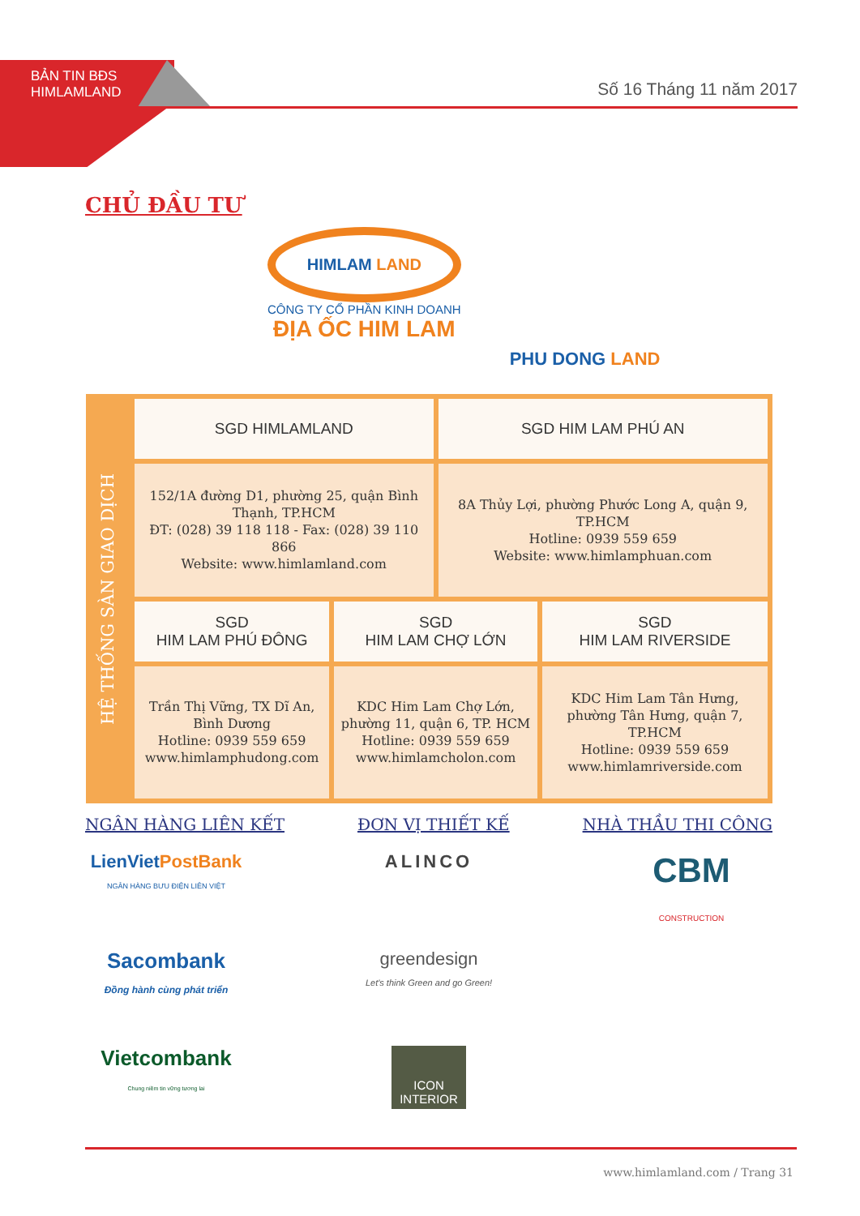BẢN TIN BĐS
HIMLAMLAND
Số 16 Tháng 11 năm 2017
CHỦ ĐẦU TƯ
HIMLAM LAND
CÔNG TY CỔ PHẦN KINH DOANH
ĐỊA ỐC HIM LAM
PHU DONG LAND
HỆ THỐNG SÀN GIAO DỊCH
| SGD HIMLAMLAND | | SGD HIM LAM PHÚ AN | |
| --- | --- | --- | --- |
| 152/1A đường D1, phường 25, quận Bình Thạnh, TP.HCM ĐT: (028) 39 118 118 - Fax: (028) 39 110 866 Website: www.himlamland.com | | 8A Thủy Lợi, phường Phước Long A, quận 9, TP.HCM Hotline: 0939 559 659 Website: www.himlamphuan.com | |
| SGD HIM LAM PHÚ ĐÔNG | SGD HIM LAM CHỢ LỚN | | SGD HIM LAM RIVERSIDE |
| Trần Thị Vững, TX Dĩ An, Bình Dương Hotline: 0939 559 659 www.himlamphudong.com | KDC Him Lam Chợ Lớn, phường 11, quận 6, TP. HCM Hotline: 0939 559 659 www.himlamcholon.com | | KDC Him Lam Tân Hưng, phường Tân Hưng, quận 7, TP.HCM Hotline: 0939 559 659 www.himlamriverside.com |
NGÂN HÀNG LIÊN KẾT ĐƠN VỊ THIẾT KẾ NHÀ THẦU THI CÔNG
LienVietPostBank
NGÂN HÀNG BƯU ĐIỆN LIÊN VIỆT
Sacombank
Đồng hành cùng phát triển
Vietcombank
Chung niềm tin vững tương lai
ALINCO
greendesign
Let's think Green and go Green!
ICON
INTERIOR
CBM
CONSTRUCTION
www.himlamland.com / Trang 31